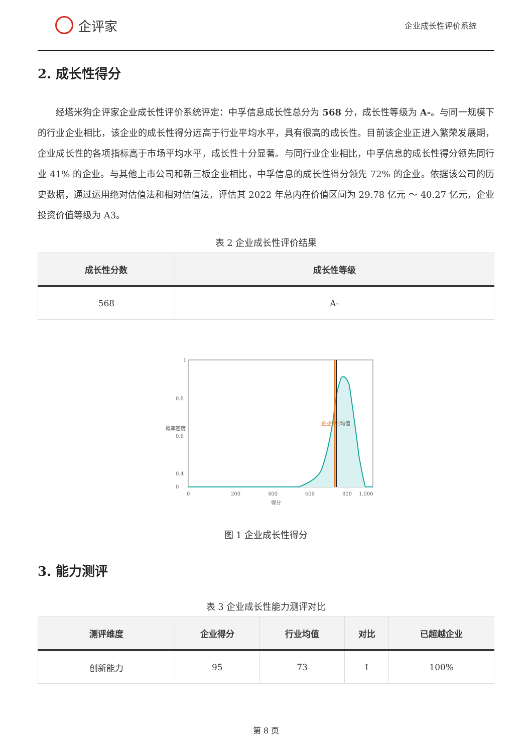企评家
企业成长性评价系统
2. 成长性得分
经塔米狗企评家企业成长性评价系统评定：中孚信息成长性总分为 568 分，成长性等级为 A-。与同一规模下的行业企业相比，该企业的成长性得分远高于行业平均水平，具有很高的成长性。目前该企业正进入繁荣发展期，企业成长性的各项指标高于市场平均水平，成长性十分显著。与同行业企业相比，中孚信息的成长性得分领先同行业 41% 的企业。与其他上市公司和新三板企业相比，中孚信息的成长性得分领先 72% 的企业。依据该公司的历史数据，通过运用绝对估值法和相对估值法，评估其 2022 年总内在价值区间为 29.78 亿元 ～ 40.27 亿元，企业投资价值等级为 A3。
表 2 企业成长性评价结果
| 成长性分数 | 成长性等级 |
| --- | --- |
| 568 | A- |
1
0.8
0.6
0.4
0
0
200
400
600
800
1,000
得分
概率密度
企业得分
均值
图 1 企业成长性得分
3. 能力测评
表 3 企业成长性能力测评对比
| 测评维度 | 企业得分 | 行业均值 | 对比 | 已超越企业 |
| --- | --- | --- | --- | --- |
| 创新能力 | 95 | 73 | ↑ | 100% |
第 8 页